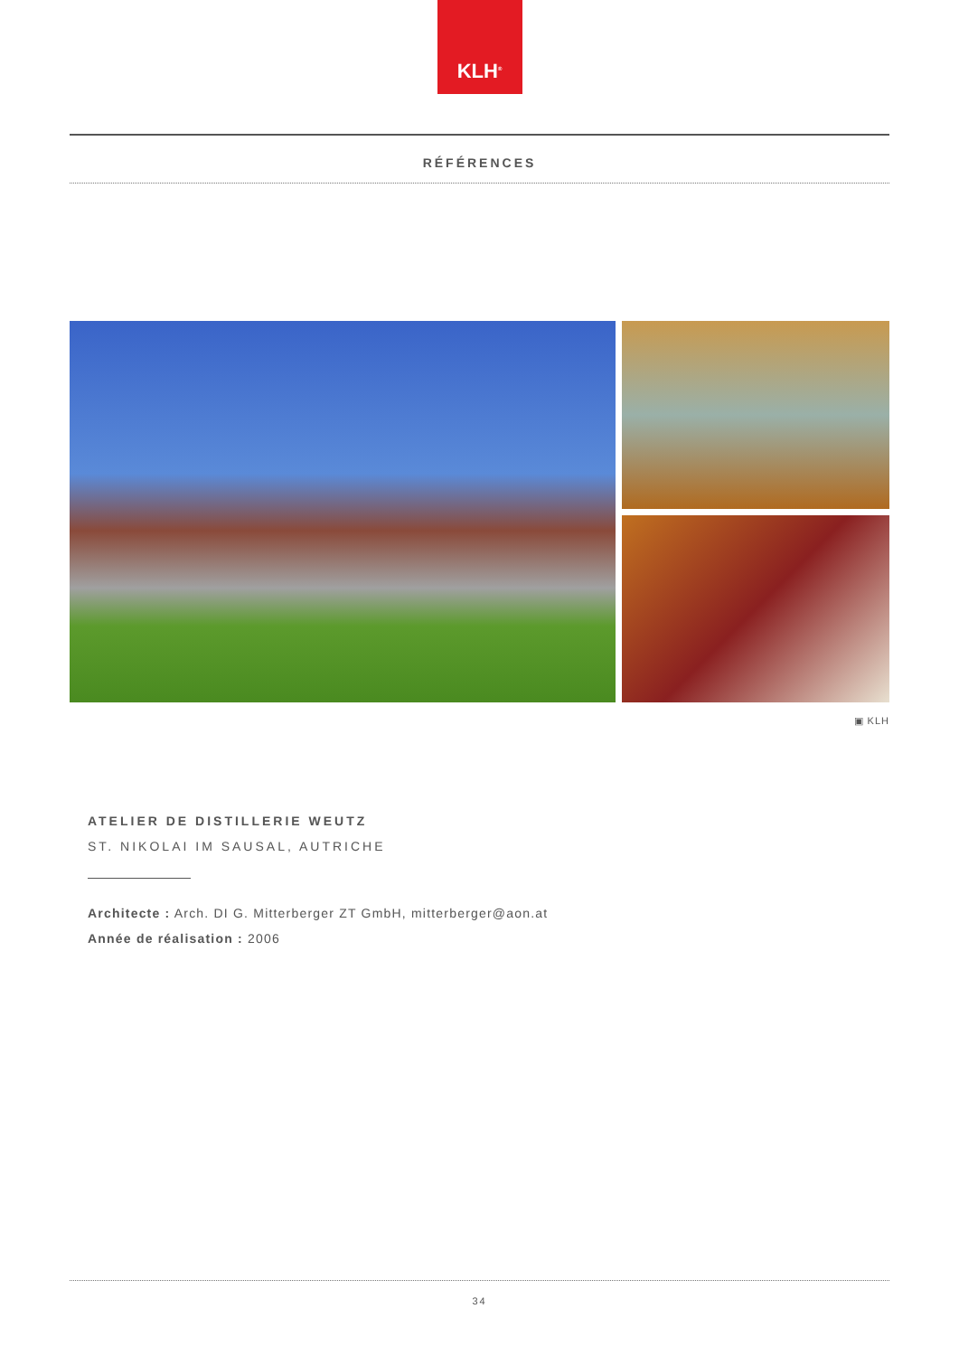KLH<sup>®</sup>
RÉFÉRENCES
▣ KLH
ATELIER DE DISTILLERIE WEUTZ
ST. NIKOLAI IM SAUSAL, AUTRICHE
Architecte : Arch. DI G. Mitterberger ZT GmbH, mitterberger@aon.at
Année de réalisation : 2006
34